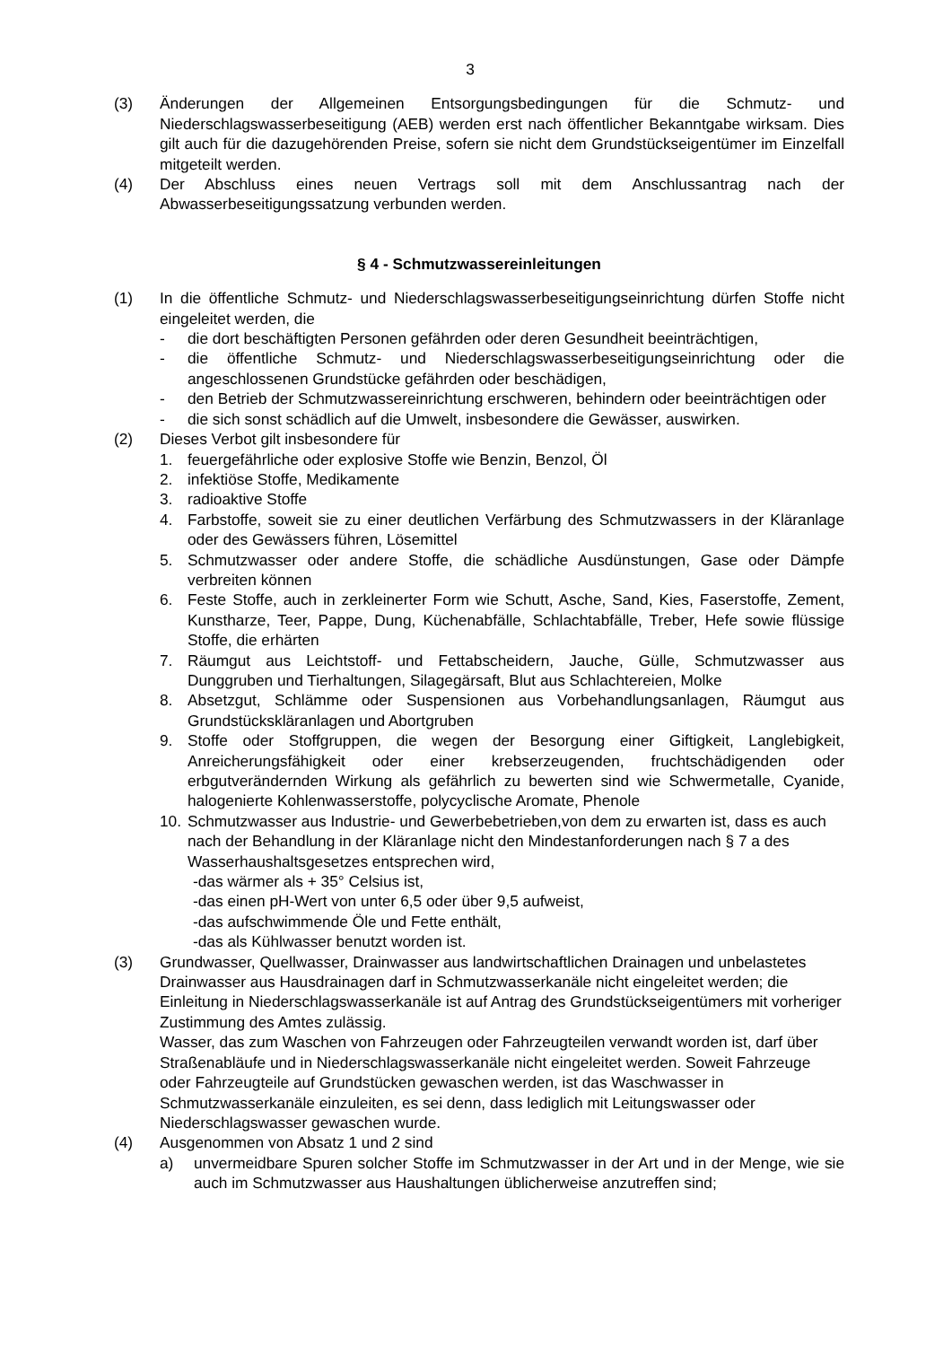3
(3) Änderungen der Allgemeinen Entsorgungsbedingungen für die Schmutz- und Niederschlagswasserbeseitigung (AEB) werden erst nach öffentlicher Bekanntgabe wirksam. Dies gilt auch für die dazugehörenden Preise, sofern sie nicht dem Grundstückseigentümer im Einzelfall mitgeteilt werden.
(4) Der Abschluss eines neuen Vertrags soll mit dem Anschlussantrag nach der Abwasserbeseitigungssatzung verbunden werden.
§ 4 - Schmutzwassereinleitungen
(1) In die öffentliche Schmutz- und Niederschlagswasserbeseitigungseinrichtung dürfen Stoffe nicht eingeleitet werden, die
- die dort beschäftigten Personen gefährden oder deren Gesundheit beeinträchtigen,
- die öffentliche Schmutz- und Niederschlagswasserbeseitigungseinrichtung oder die angeschlossenen Grundstücke gefährden oder beschädigen,
- den Betrieb der Schmutzwassereinrichtung erschweren, behindern oder beeinträchtigen oder
- die sich sonst schädlich auf die Umwelt, insbesondere die Gewässer, auswirken.
(2) Dieses Verbot gilt insbesondere für
1. feuergefährliche oder explosive Stoffe wie Benzin, Benzol, Öl
2. infektiöse Stoffe, Medikamente
3. radioaktive Stoffe
4. Farbstoffe, soweit sie zu einer deutlichen Verfärbung des Schmutzwassers in der Kläranlage oder des Gewässers führen, Lösemittel
5. Schmutzwasser oder andere Stoffe, die schädliche Ausdünstungen, Gase oder Dämpfe verbreiten können
6. Feste Stoffe, auch in zerkleinerter Form wie Schutt, Asche, Sand, Kies, Faserstoffe, Zement, Kunstharze, Teer, Pappe, Dung, Küchenabfälle, Schlachtabfälle, Treber, Hefe sowie flüssige Stoffe, die erhärten
7. Räumgut aus Leichtstoff- und Fettabscheidern, Jauche, Gülle, Schmutzwasser aus Dunggruben und Tierhaltungen, Silagegärsaft, Blut aus Schlachtereien, Molke
8. Absetzgut, Schlämme oder Suspensionen aus Vorbehandlungsanlagen, Räumgut aus Grundstückskläranlagen und Abortgruben
9. Stoffe oder Stoffgruppen, die wegen der Besorgung einer Giftigkeit, Langlebigkeit, Anreicherungsfähigkeit oder einer krebserzeugenden, fruchtschädigenden oder erbgutverändernden Wirkung als gefährlich zu bewerten sind wie Schwermetalle, Cyanide, halogenierte Kohlenwasserstoffe, polycyclische Aromate, Phenole
10.
Schmutzwasser aus Industrie- und Gewerbebetrieben,von dem zu erwarten ist, dass es auch nach der Behandlung in der Kläranlage nicht den Mindestanforderungen nach § 7 a des Wasserhaushaltsgesetzes entsprechen wird,
-das wärmer als + 35° Celsius ist,
-das einen pH-Wert von unter 6,5 oder über 9,5 aufweist,
-das aufschwimmende Öle und Fette enthält,
-das als Kühlwasser benutzt worden ist.
(3) Grundwasser, Quellwasser, Drainwasser aus landwirtschaftlichen Drainagen und unbelastetes Drainwasser aus Hausdrainagen darf in Schmutzwasserkanäle nicht eingeleitet werden; die Einleitung in Niederschlagswasserkanäle ist auf Antrag des Grundstückseigentümers mit vorheriger Zustimmung des Amtes zulässig.
Wasser, das zum Waschen von Fahrzeugen oder Fahrzeugteilen verwandt worden ist, darf über Straßenabläufe und in Niederschlagswasserkanäle nicht eingeleitet werden. Soweit Fahrzeuge oder Fahrzeugteile auf Grundstücken gewaschen werden, ist das Waschwasser in Schmutzwasserkanäle einzuleiten, es sei denn, dass lediglich mit Leitungswasser oder Niederschlagswasser gewaschen wurde.
(4) Ausgenommen von Absatz 1 und 2 sind
a) unvermeidbare Spuren solcher Stoffe im Schmutzwasser in der Art und in der Menge, wie sie auch im Schmutzwasser aus Haushaltungen üblicherweise anzutreffen sind;